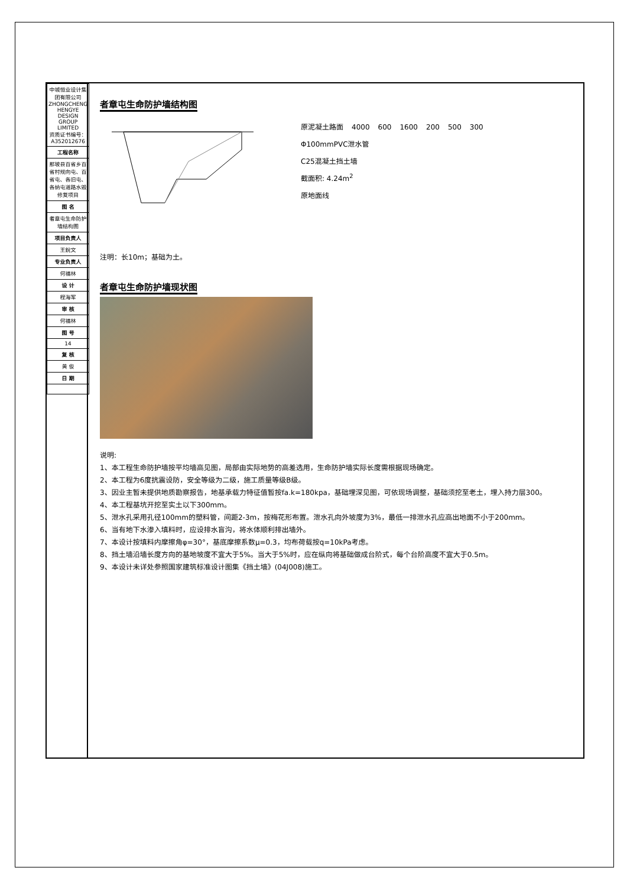| 中城恒业设计集团有限公司 ZHONGCHENG HENGYE DESIGN GROUP LIMITED 资质证书编号：A352012676 |
| 工程名称 |
| 那坡县百省乡百省村规向屯、百省屯、各旧屯、各纳屯道路水毁修复项目 |
| 图 名 |
| 者章屯生命防护墙结构图 |
| 项目负责人 |
| 王銳文 |
| 专业负责人 |
| 何福林 |
| 设 计 |
| 程海军 |
| 审 核 |
| 何福林 |
| 图 号 |
| 14 |
| 复 核 |
| 黄 俊 |
| 日 期 |
者章屯生命防护墙结构图
原泥凝土路面 4000 600 1600 200 500 300
Φ100mmPVC泄水管
C25混凝土挡土墙
截面积: 4.24m<sup>2</sup>
原地面线
注明：长10m；基础为土。
者章屯生命防护墙现状图
说明:
1、本工程生命防护墙按平均墙高见图，局部由实际地势的高差选用，生命防护墙实际长度需根据现场确定。
2、本工程为6度抗震设防，安全等级为二级，施工质量等级B级。
3、因业主暂未提供地质勘察报告，地基承载力特征值暂按fa.k=180kpa，基础埋深见图，可依现场调整，基础须挖至老土，埋入持力层300。
4、本工程基坑开挖至实土以下300mm。
5、泄水孔采用孔径100mm的塑料管，间距2-3m，按梅花形布置。泄水孔向外坡度为3%，最低一排泄水孔应高出地面不小于200mm。
6、当有地下水渗入填料时，应设排水盲沟，将水体顺利排出墙外。
7、本设计按填料内摩擦角φ=30°，基底摩擦系数μ=0.3，均布荷载按q=10kPa考虑。
8、挡土墙沿墙长度方向的基地坡度不宜大于5%。当大于5%时，应在纵向将基础做成台阶式，每个台阶高度不宜大于0.5m。
9、本设计未详处参照国家建筑标准设计图集《挡土墙》(04J008)施工。